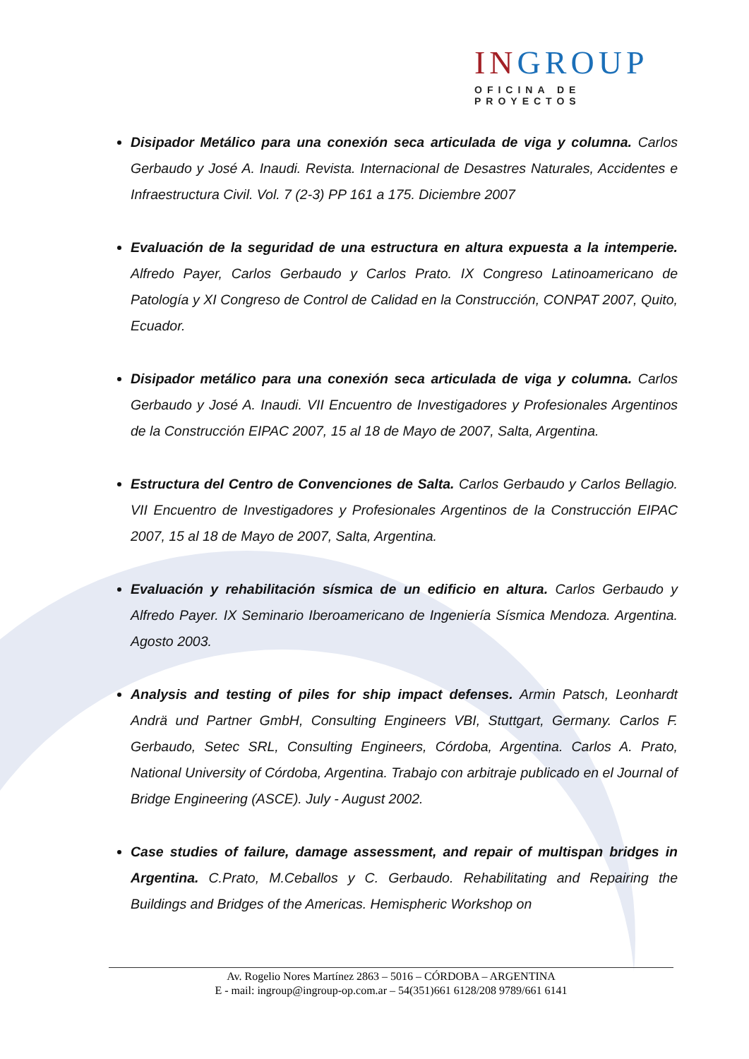INGROUP
OFICINA DE PROYECTOS
Disipador Metálico para una conexión seca articulada de viga y columna. Carlos Gerbaudo y José A. Inaudi. Revista. Internacional de Desastres Naturales, Accidentes e Infraestructura Civil. Vol. 7 (2-3) PP 161 a 175. Diciembre 2007
Evaluación de la seguridad de una estructura en altura expuesta a la intemperie. Alfredo Payer, Carlos Gerbaudo y Carlos Prato. IX Congreso Latinoamericano de Patología y XI Congreso de Control de Calidad en la Construcción, CONPAT 2007, Quito, Ecuador.
Disipador metálico para una conexión seca articulada de viga y columna. Carlos Gerbaudo y José A. Inaudi. VII Encuentro de Investigadores y Profesionales Argentinos de la Construcción EIPAC 2007, 15 al 18 de Mayo de 2007, Salta, Argentina.
Estructura del Centro de Convenciones de Salta. Carlos Gerbaudo y Carlos Bellagio. VII Encuentro de Investigadores y Profesionales Argentinos de la Construcción EIPAC 2007, 15 al 18 de Mayo de 2007, Salta, Argentina.
Evaluación y rehabilitación sísmica de un edificio en altura. Carlos Gerbaudo y Alfredo Payer. IX Seminario Iberoamericano de Ingeniería Sísmica Mendoza. Argentina. Agosto 2003.
Analysis and testing of piles for ship impact defenses. Armin Patsch, Leonhardt Andrä und Partner GmbH, Consulting Engineers VBI, Stuttgart, Germany. Carlos F. Gerbaudo, Setec SRL, Consulting Engineers, Córdoba, Argentina. Carlos A. Prato, National University of Córdoba, Argentina. Trabajo con arbitraje publicado en el Journal of Bridge Engineering (ASCE). July - August 2002.
Case studies of failure, damage assessment, and repair of multispan bridges in Argentina. C.Prato, M.Ceballos y C. Gerbaudo. Rehabilitating and Repairing the Buildings and Bridges of the Americas. Hemispheric Workshop on
Av. Rogelio Nores Martínez 2863 – 5016 – CÓRDOBA – ARGENTINA
E - mail: ingroup@ingroup-op.com.ar – 54(351)661 6128/208 9789/661 6141